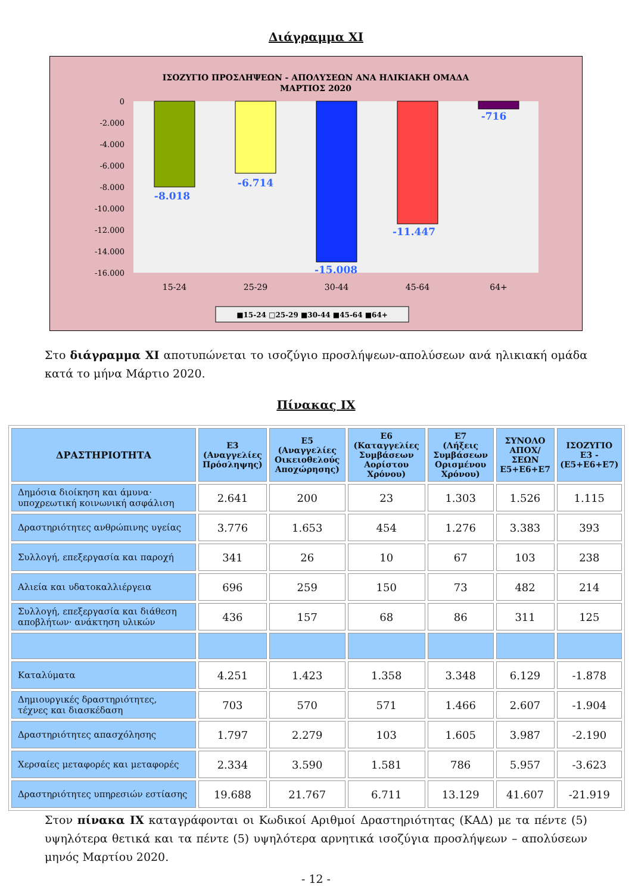Διάγραμμα XI
ΙΣΟΖΥΓΙΟ ΠΡΟΣΛΗΨΕΩΝ - ΑΠΟΛΥΣΕΩΝ ΑΝΑ ΗΛΙΚΙΑΚΗ ΟΜΑΔΑ
ΜΑΡΤΙΟΣ 2020
0
-2.000
-4.000
-6.000
-8.000
-10.000
-12.000
-14.000
-16.000
-8.018
-6.714
-15.008
-11.447
-716
15-24
25-29
30-44
45-64
64+
■15-24 □25-29 ■30-44 ■45-64 ■64+
Στο διάγραμμα XI αποτυπώνεται το ισοζύγιο προσλήψεων-απολύσεων ανά ηλικιακή ομάδα κατά το μήνα Μάρτιο 2020.
Πίνακας IX
| ΔΡΑΣΤΗΡΙΟΤΗΤΑ | Ε3 (Αναγγελίες Πρόσληψης) | Ε5 (Αναγγελίες Οικειοθελούς Αποχώρησης) | Ε6 (Καταγγελίες Συμβάσεων Αορίστου Χρόνου) | Ε7 (Λήξεις Συμβάσεων Ορισμένου Χρόνου) | ΣΥΝΟΛΟ ΑΠΟΧ/ΣΕΩΝ Ε5+Ε6+Ε7 | ΙΣΟΖΥΓΙΟ Ε3 - (Ε5+Ε6+Ε7) |
| --- | --- | --- | --- | --- | --- | --- |
| Δημόσια διοίκηση και άμυνα· υποχρεωτική κοινωνική ασφάλιση | 2.641 | 200 | 23 | 1.303 | 1.526 | 1.115 |
| Δραστηριότητες ανθρώπινης υγείας | 3.776 | 1.653 | 454 | 1.276 | 3.383 | 393 |
| Συλλογή, επεξεργασία και παροχή | 341 | 26 | 10 | 67 | 103 | 238 |
| Αλιεία και υδατοκαλλιέργεια | 696 | 259 | 150 | 73 | 482 | 214 |
| Συλλογή, επεξεργασία και διάθεση αποβλήτων· ανάκτηση υλικών | 436 | 157 | 68 | 86 | 311 | 125 |
| Καταλύματα | 4.251 | 1.423 | 1.358 | 3.348 | 6.129 | -1.878 |
| Δημιουργικές δραστηριότητες, τέχνες και διασκέδαση | 703 | 570 | 571 | 1.466 | 2.607 | -1.904 |
| Δραστηριότητες απασχόλησης | 1.797 | 2.279 | 103 | 1.605 | 3.987 | -2.190 |
| Χερσαίες μεταφορές και μεταφορές | 2.334 | 3.590 | 1.581 | 786 | 5.957 | -3.623 |
| Δραστηριότητες υπηρεσιών εστίασης | 19.688 | 21.767 | 6.711 | 13.129 | 41.607 | -21.919 |
Στον πίνακα IX καταγράφονται οι Κωδικοί Αριθμοί Δραστηριότητας (ΚΑΔ) με τα πέντε (5) υψηλότερα θετικά και τα πέντε (5) υψηλότερα αρνητικά ισοζύγια προσλήψεων – απολύσεων μηνός Μαρτίου 2020.
- 12 -